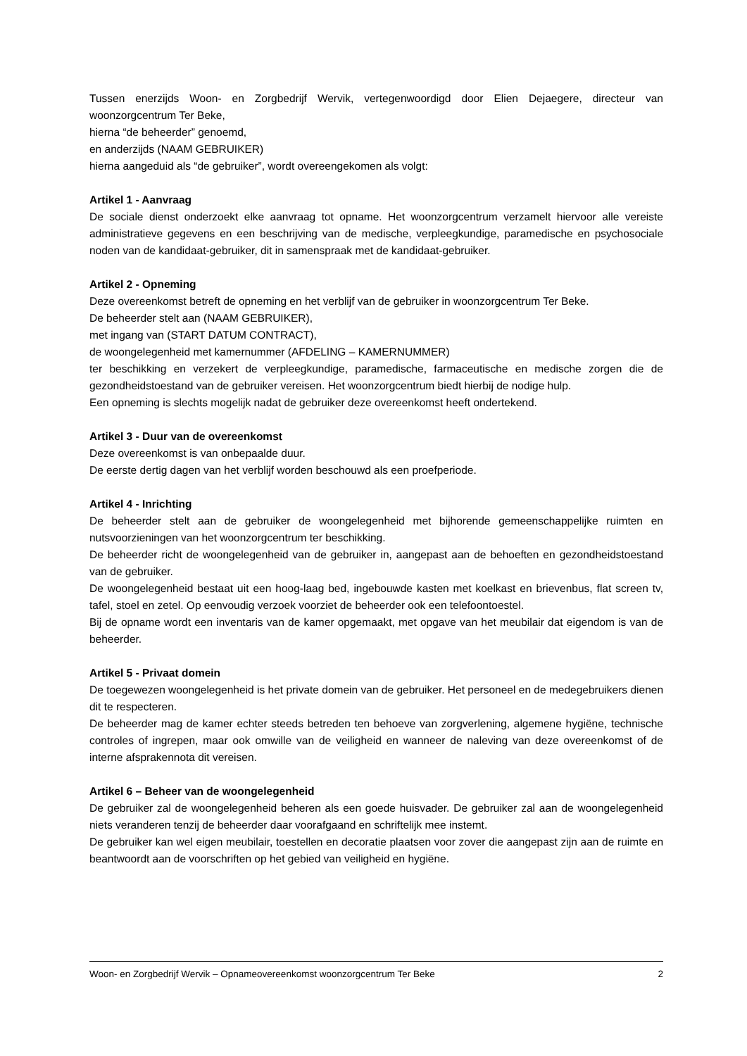Tussen enerzijds Woon- en Zorgbedrijf Wervik, vertegenwoordigd door Elien Dejaegere, directeur van woonzorgcentrum Ter Beke,
hierna “de beheerder” genoemd,
en anderzijds (NAAM GEBRUIKER)
hierna aangeduid als “de gebruiker”, wordt overeengekomen als volgt:
Artikel 1 - Aanvraag
De sociale dienst onderzoekt elke aanvraag tot opname. Het woonzorgcentrum verzamelt hiervoor alle vereiste administratieve gegevens en een beschrijving van de medische, verpleegkundige, paramedische en psychosociale noden van de kandidaat-gebruiker, dit in samenspraak met de kandidaat-gebruiker.
Artikel 2 - Opneming
Deze overeenkomst betreft de opneming en het verblijf van de gebruiker in woonzorgcentrum Ter Beke.
De beheerder stelt aan (NAAM GEBRUIKER),
met ingang van (START DATUM CONTRACT),
de woongelegenheid met kamernummer (AFDELING – KAMERNUMMER)
ter beschikking en verzekert de verpleegkundige, paramedische, farmaceutische en medische zorgen die de gezondheidstoestand van de gebruiker vereisen. Het woonzorgcentrum biedt hierbij de nodige hulp.
Een opneming is slechts mogelijk nadat de gebruiker deze overeenkomst heeft ondertekend.
Artikel 3 - Duur van de overeenkomst
Deze overeenkomst is van onbepaalde duur.
De eerste dertig dagen van het verblijf worden beschouwd als een proefperiode.
Artikel 4 - Inrichting
De beheerder stelt aan de gebruiker de woongelegenheid met bijhorende gemeenschappelijke ruimten en nutsvoorzieningen van het woonzorgcentrum ter beschikking.
De beheerder richt de woongelegenheid van de gebruiker in, aangepast aan de behoeften en gezondheidstoestand van de gebruiker.
De woongelegenheid bestaat uit een hoog-laag bed, ingebouwde kasten met koelkast en brievenbus, flat screen tv, tafel, stoel en zetel. Op eenvoudig verzoek voorziet de beheerder ook een telefoontoestel.
Bij de opname wordt een inventaris van de kamer opgemaakt, met opgave van het meubilair dat eigendom is van de beheerder.
Artikel 5 - Privaat domein
De toegewezen woongelegenheid is het private domein van de gebruiker. Het personeel en de medegebruikers dienen dit te respecteren.
De beheerder mag de kamer echter steeds betreden ten behoeve van zorgverlening, algemene hygiëne, technische controles of ingrepen, maar ook omwille van de veiligheid en wanneer de naleving van deze overeenkomst of de interne afsprakennota dit vereisen.
Artikel 6 – Beheer van de woongelegenheid
De gebruiker zal de woongelegenheid beheren als een goede huisvader. De gebruiker zal aan de woongelegenheid niets veranderen tenzij de beheerder daar voorafgaand en schriftelijk mee instemt.
De gebruiker kan wel eigen meubilair, toestellen en decoratie plaatsen voor zover die aangepast zijn aan de ruimte en beantwoordt aan de voorschriften op het gebied van veiligheid en hygiëne.
Woon- en Zorgbedrijf Wervik – Opnameovereenkomst woonzorgcentrum Ter Beke 2